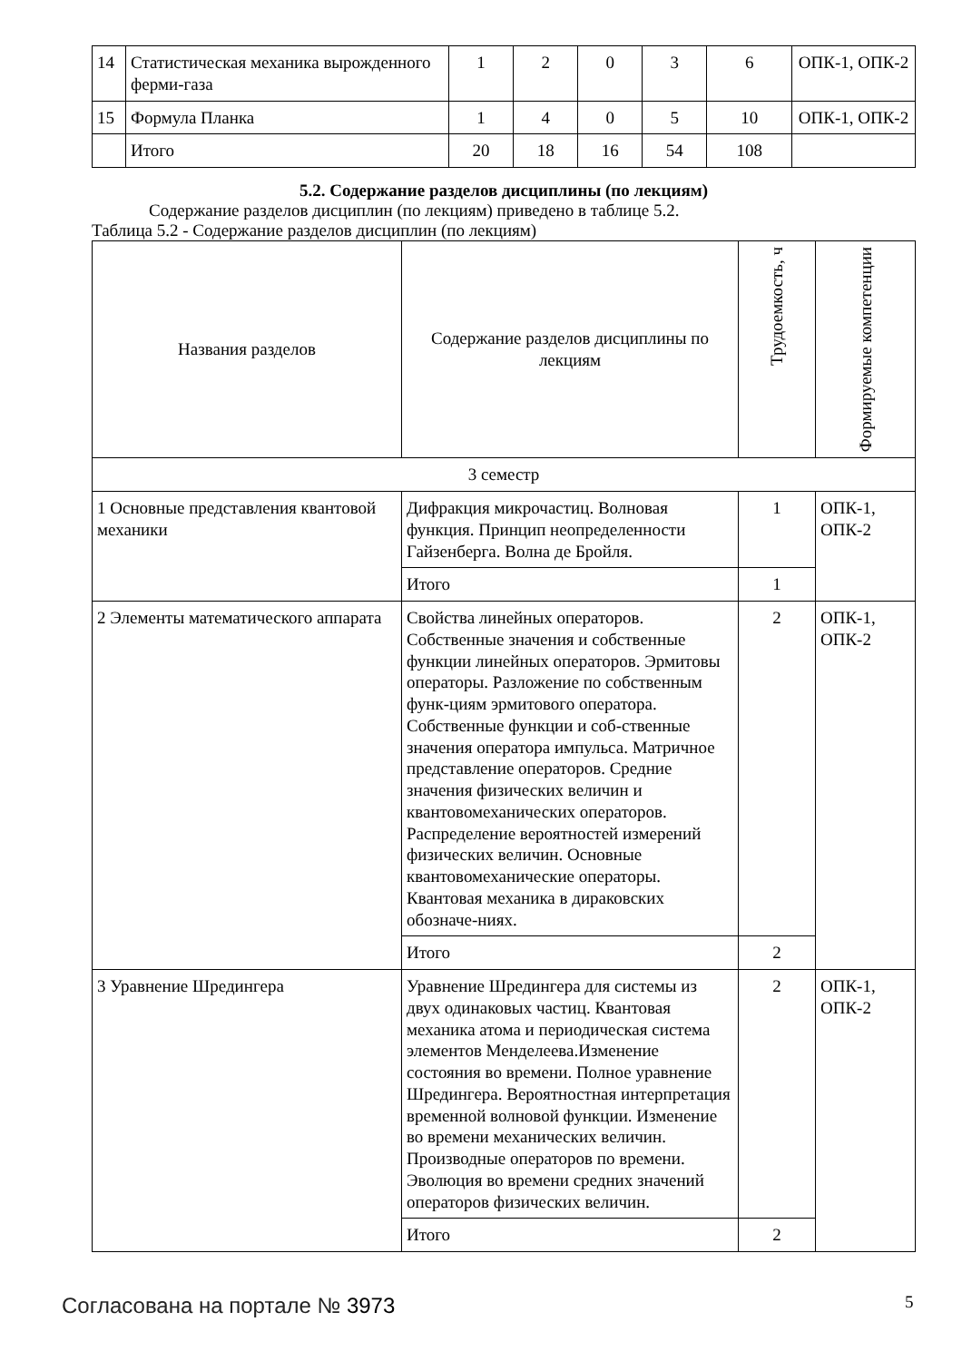| 14 | Статистическая механика вырожденного ферми-газа | 1 | 2 | 0 | 3 | 6 | ОПК-1, ОПК-2 |
| 15 | Формула Планка | 1 | 4 | 0 | 5 | 10 | ОПК-1, ОПК-2 |
| | Итого | 20 | 18 | 16 | 54 | 108 | |
5.2. Содержание разделов дисциплины (по лекциям)
Содержание разделов дисциплин (по лекциям) приведено в таблице 5.2.
Таблица 5.2 - Содержание разделов дисциплин (по лекциям)
| Названия разделов | Содержание разделов дисциплины по лекциям | Трудоемкость, ч | Формируемые компетенции |
| --- | --- | --- | --- |
| 3 семестр | | | |
| 1 Основные представления квантовой механики | Дифракция микрочастиц. Волновая функция. Принцип неопределенности Гайзенберга. Волна де Бройля. | 1 | ОПК-1, ОПК-2 |
| | Итого | 1 | |
| 2 Элементы математического аппарата | Свойства линейных операторов. Собственные значения и собственные функции линейных операторов. Эрмитовы операторы. Разложение по собственным функ-циям эрмитового оператора. Собственные функции и соб-ственные значения оператора импульса. Матричное представление операторов. Средние значения физических величин и квантовомеханических операторов. Распределение вероятностей измерений физических величин. Основные квантовомеханические операторы. Квантовая механика в дираковских обозначе-ниях. | 2 | ОПК-1, ОПК-2 |
| | Итого | 2 | |
| 3 Уравнение Шредингера | Уравнение Шредингера для системы из двух одинаковых частиц. Квантовая механика атома и периодическая система элементов Менделеева.Изменение состояния во времени. Полное уравнение Шредингера. Вероятностная интерпретация временной волновой функции. Изменение во времени механических величин. Производные операторов по времени. Эволюция во времени средних значений операторов физических величин. | 2 | ОПК-1, ОПК-2 |
| | Итого | 2 | |
Согласована на портале № 3973 5